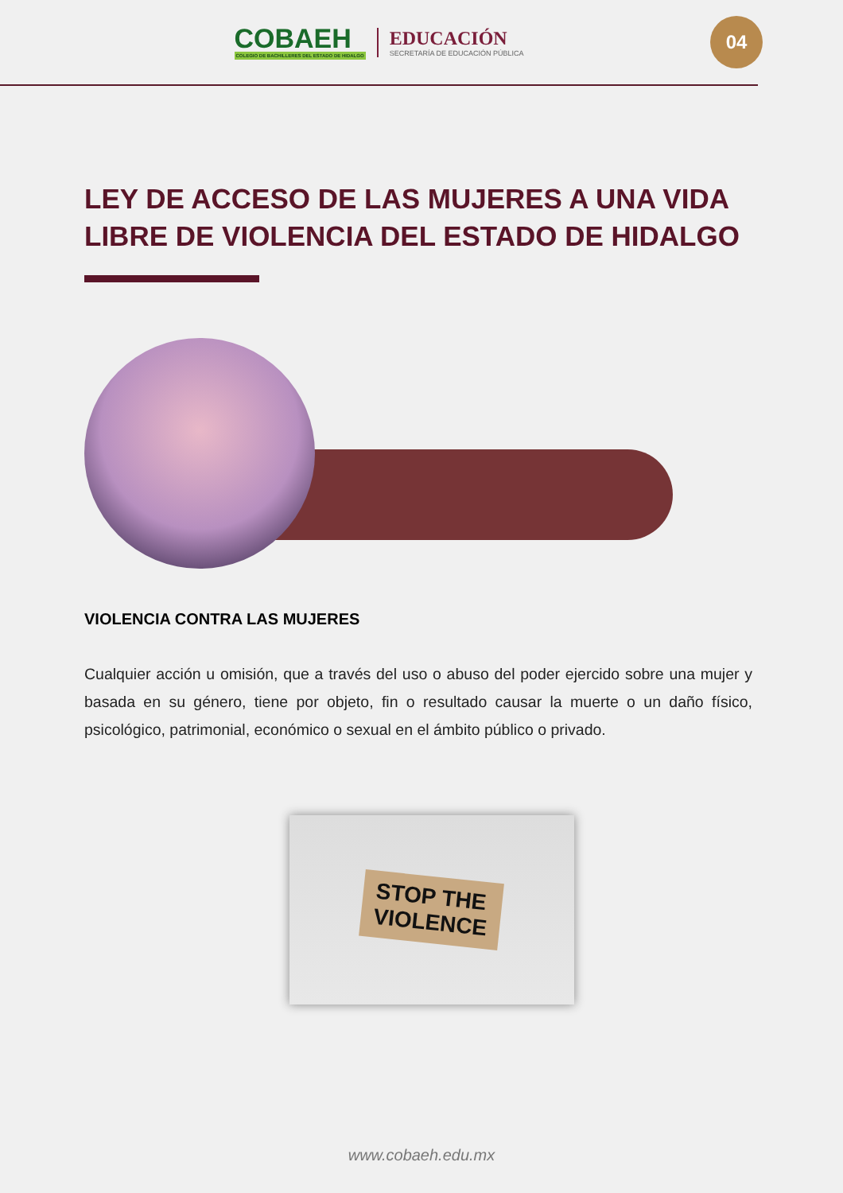COBAEH
COLEGIO DE BACHILLERES DEL ESTADO DE HIDALGO
EDUCACIÓN
SECRETARÍA DE EDUCACIÓN PÚBLICA
04
LEY DE ACCESO DE LAS MUJERES A UNA VIDA LIBRE DE VIOLENCIA DEL ESTADO DE HIDALGO
VIOLENCIA CONTRA LAS MUJERES
Cualquier acción u omisión, que a través del uso o abuso del poder ejercido sobre una mujer y basada en su género, tiene por objeto, fin o resultado causar la muerte o un daño físico, psicológico, patrimonial, económico o sexual en el ámbito público o privado.
STOP THE
VIOLENCE
www.cobaeh.edu.mx